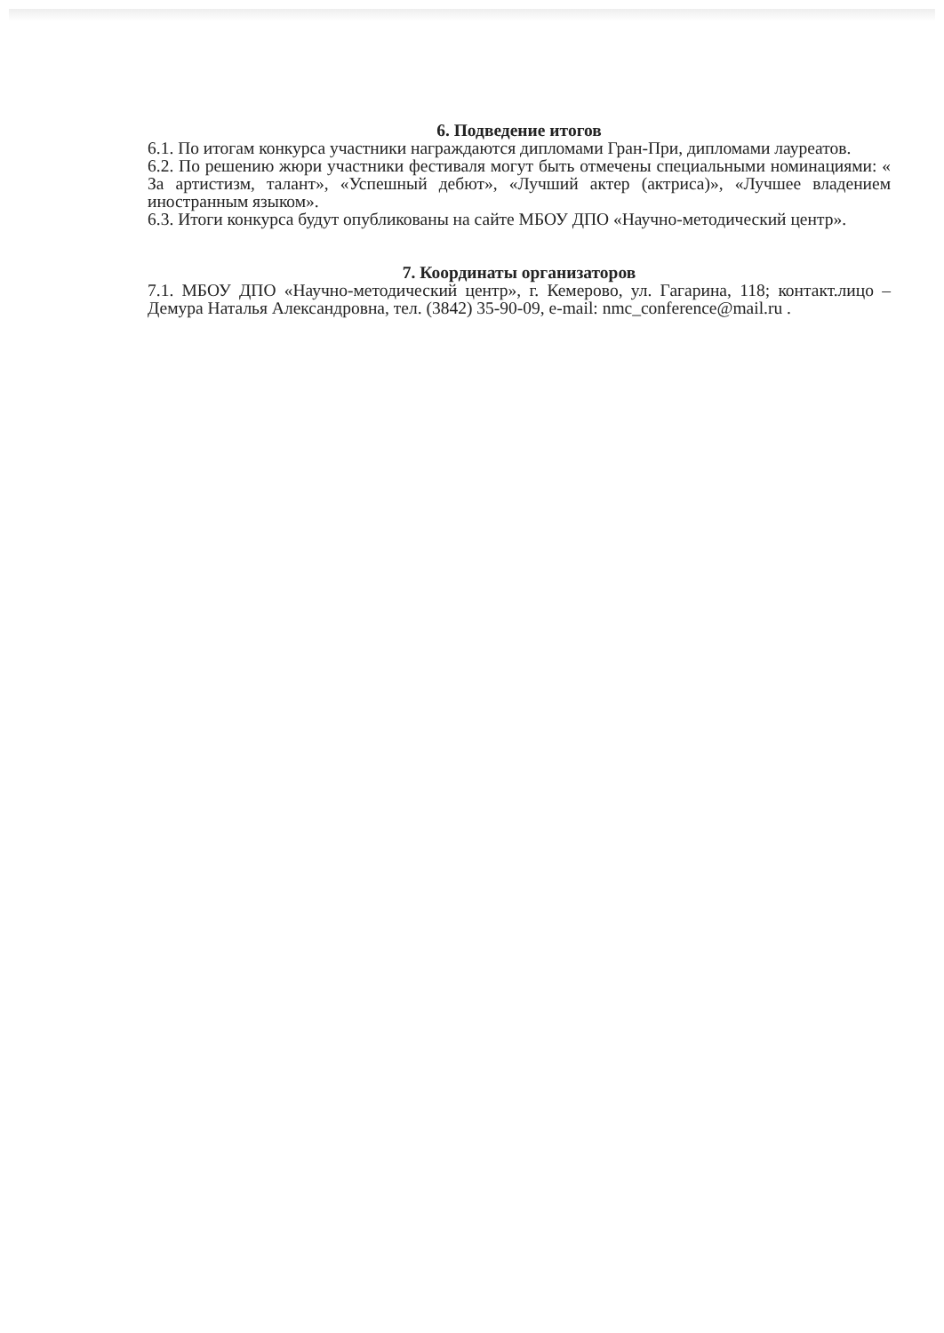6. Подведение итогов
6.1. По итогам конкурса участники награждаются дипломами Гран-При, дипломами лауреатов.
6.2. По решению жюри участники фестиваля могут быть отмечены специальными номинациями: « За артистизм, талант», «Успешный дебют», «Лучший актер (актриса)», «Лучшее владением иностранным языком».
6.3. Итоги конкурса будут опубликованы на сайте МБОУ ДПО «Научно-методический центр».
7. Координаты организаторов
7.1. МБОУ ДПО «Научно-методический центр», г. Кемерово, ул. Гагарина, 118; контакт.лицо – Демура Наталья Александровна, тел. (3842) 35-90-09, e-mail: nmc_conference@mail.ru .